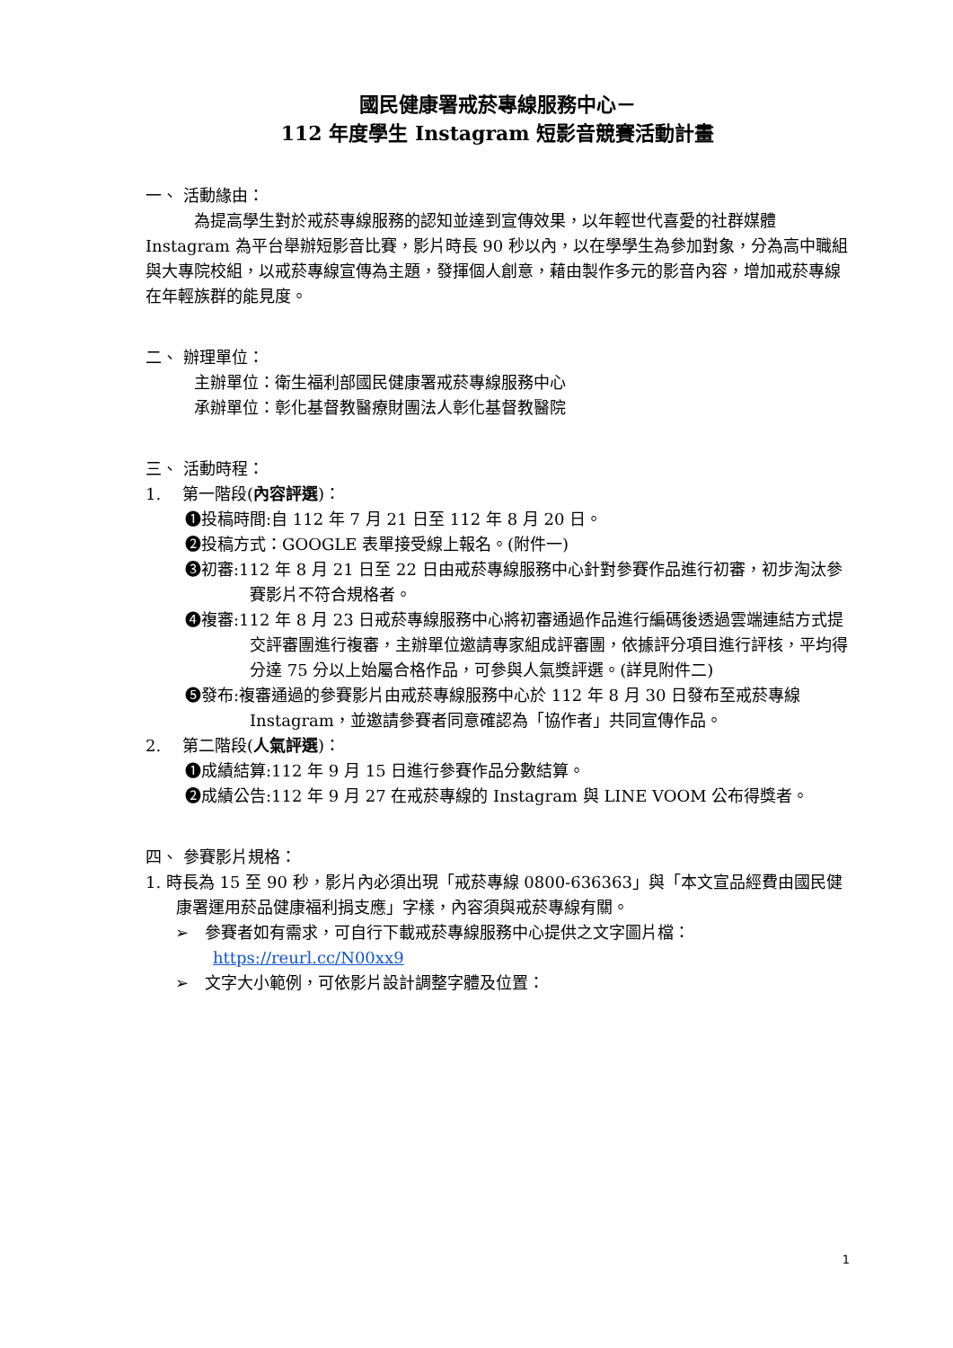國民健康署戒菸專線服務中心－
112 年度學生 Instagram 短影音競賽活動計畫
一、 活動緣由：
為提高學生對於戒菸專線服務的認知並達到宣傳效果，以年輕世代喜愛的社群媒體 Instagram 為平台舉辦短影音比賽，影片時長 90 秒以內，以在學學生為參加對象，分為高中職組與大專院校組，以戒菸專線宣傳為主題，發揮個人創意，藉由製作多元的影音內容，增加戒菸專線在年輕族群的能見度。
二、 辦理單位：
主辦單位：衛生福利部國民健康署戒菸專線服務中心
承辦單位：彰化基督教醫療財團法人彰化基督教醫院
三、 活動時程：
1.　 第一階段(內容評選)：
❶投稿時間:自 112 年 7 月 21 日至 112 年 8 月 20 日。
❷投稿方式：GOOGLE 表單接受線上報名。(附件一)
❸初審:112 年 8 月 21 日至 22 日由戒菸專線服務中心針對參賽作品進行初審，初步淘汰參賽影片不符合規格者。
❹複審:112 年 8 月 23 日戒菸專線服務中心將初審通過作品進行編碼後透過雲端連結方式提交評審團進行複審，主辦單位邀請專家組成評審團，依據評分項目進行評核，平均得分達 75 分以上始屬合格作品，可參與人氣獎評選。(詳見附件二)
❺發布:複審通過的參賽影片由戒菸專線服務中心於 112 年 8 月 30 日發布至戒菸專線 Instagram，並邀請參賽者同意確認為「協作者」共同宣傳作品。
2.　 第二階段(人氣評選)：
❶成績結算:112 年 9 月 15 日進行參賽作品分數結算。
❷成績公告:112 年 9 月 27 在戒菸專線的 Instagram 與 LINE VOOM 公布得獎者。
四、 參賽影片規格：
1. 時長為 15 至 90 秒，影片內必須出現「戒菸專線 0800-636363」與「本文宣品經費由國民健康署運用菸品健康福利捐支應」字樣，內容須與戒菸專線有關。
➢　參賽者如有需求，可自行下載戒菸專線服務中心提供之文字圖片檔：https://reurl.cc/N00xx9
➢　文字大小範例，可依影片設計調整字體及位置：
1